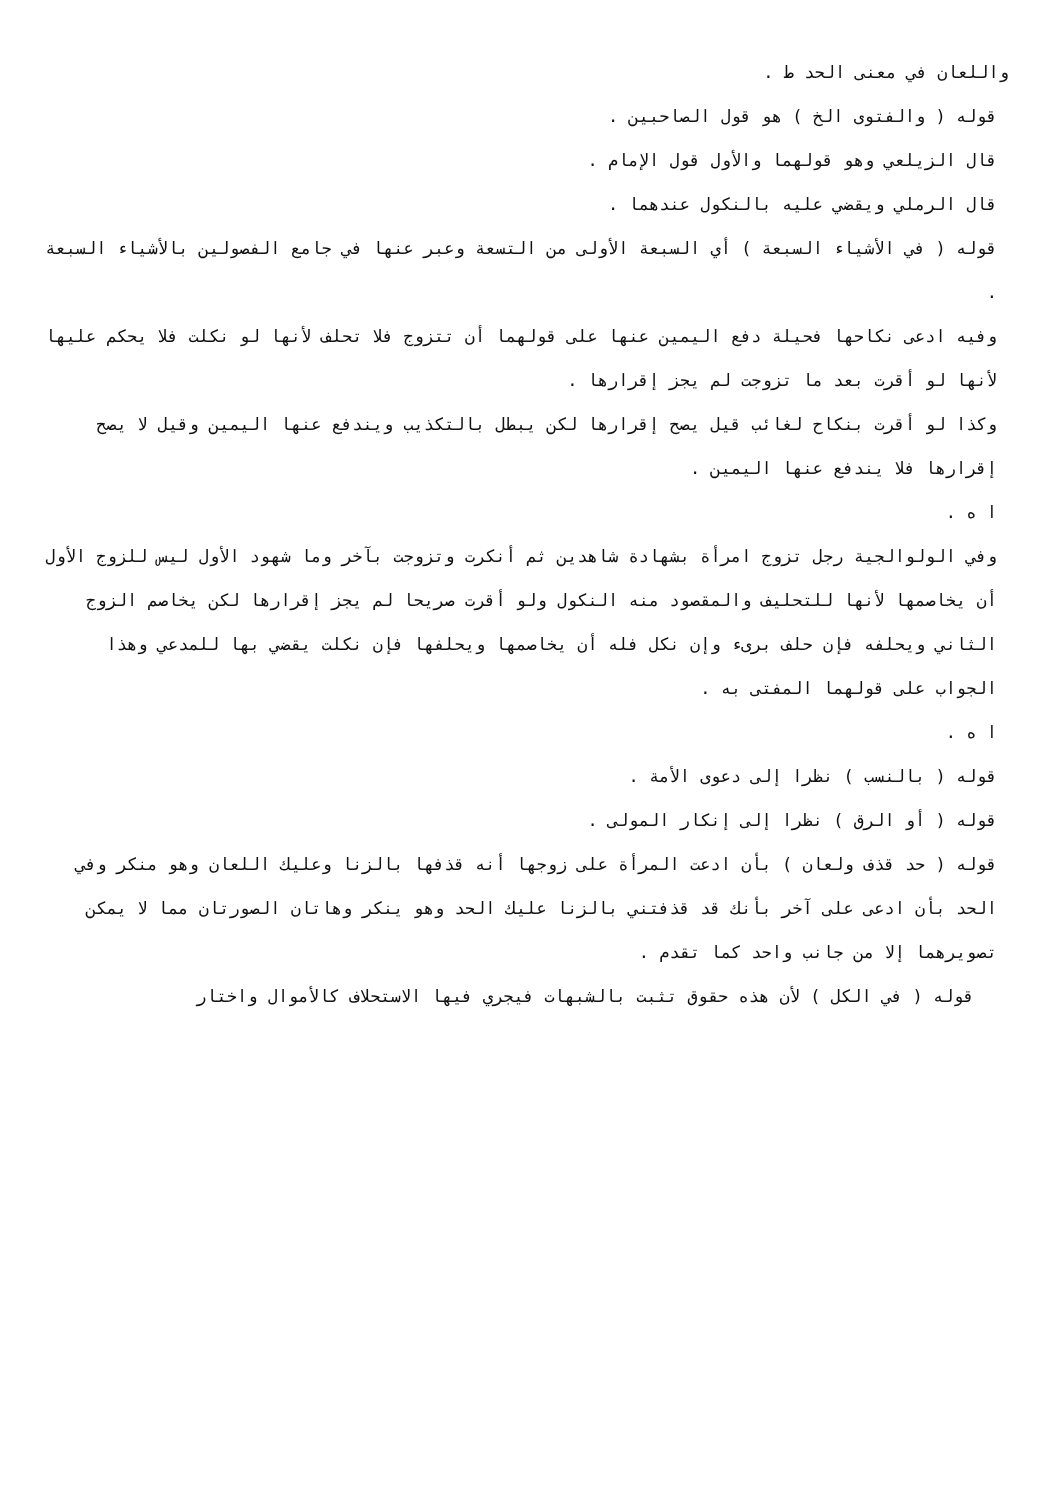واللعان في معنى الحد ط .
قوله ( والفتوى الخ ) هو قول الصاحبين .
قال الزيلعي وهو قولهما والأول قول الإمام .
قال الرملي ويقضي عليه بالنكول عندهما .
قوله ( في الأشياء السبعة ) أي السبعة الأولى من التسعة وعبر عنها في جامع الفصولين بالأشياء السبعة .
وفيه ادعى نكاحها فحيلة دفع اليمين عنها على قولهما أن تتزوج فلا تحلف لأنها لو نكلت فلا يحكم عليها لأنها لو أقرت بعد ما تزوجت لم يجز إقرارها .
وكذا لو أقرت بنكاح لغائب قيل يصح إقرارها لكن يبطل بالتكذيب ويندفع عنها اليمين وقيل لا يصح إقرارها فلا يندفع عنها اليمين .
ا ه .
وفي الولوالجية رجل تزوج امرأة بشهادة شاهدين ثم أنكرت وتزوجت بآخر وما شهود الأول ليس للزوج الأول أن يخاصمها لأنها للتحليف والمقصود منه النكول ولو أقرت صريحا لم يجز إقرارها لكن يخاصم الزوج الثاني ويحلفه فإن حلف برىء وإن نكل فله أن يخاصمها ويحلفها فإن نكلت يقضي بها للمدعي وهذا الجواب على قولهما المفتى به .
ا ه .
قوله ( بالنسب ) نظرا إلى دعوى الأمة .
قوله ( أو الرق ) نظرا إلى إنكار المولى .
قوله ( حد قذف ولعان ) بأن ادعت المرأة على زوجها أنه قذفها بالزنا وعليك اللعان وهو منكر وفي الحد بأن ادعى على آخر بأنك قد قذفتني بالزنا عليك الحد وهو ينكر وهاتان الصورتان مما لا يمكن تصويرهما إلا من جانب واحد كما تقدم .
قوله ( في الكل ) لأن هذه حقوق تثبت بالشبهات فيجري فيها الاستحلاف كالأموال واختار